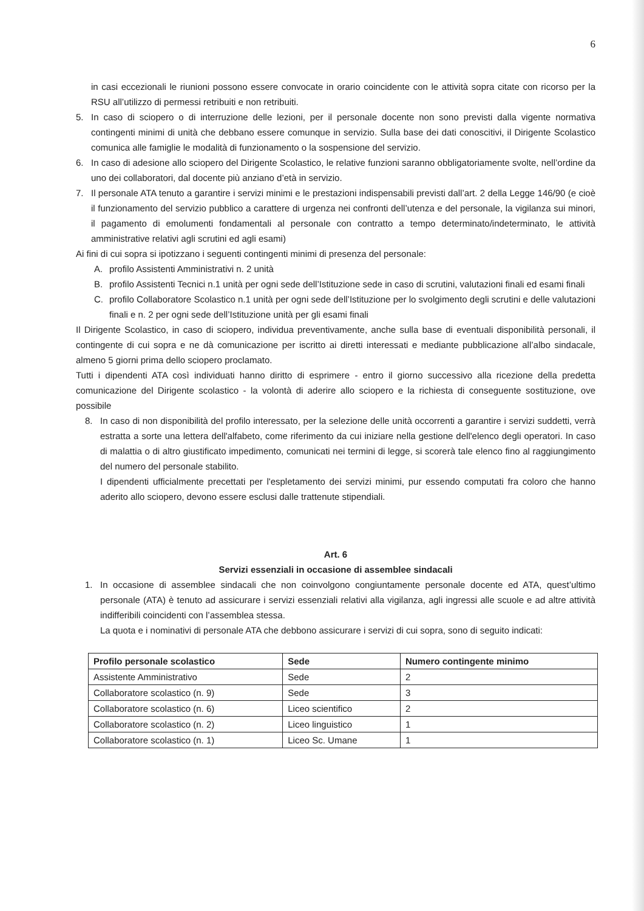6
in casi eccezionali le riunioni possono essere convocate in orario coincidente con le attività sopra citate con ricorso per la RSU all’utilizzo di permessi retribuiti e non retribuiti.
5. In caso di sciopero o di interruzione delle lezioni, per il personale docente non sono previsti dalla vigente normativa contingenti minimi di unità che debbano essere comunque in servizio. Sulla base dei dati conoscitivi, il Dirigente Scolastico comunica alle famiglie le modalità di funzionamento o la sospensione del servizio.
6. In caso di adesione allo sciopero del Dirigente Scolastico, le relative funzioni saranno obbligatoriamente svolte, nell’ordine da uno dei collaboratori, dal docente più anziano d’età in servizio.
7. Il personale ATA tenuto a garantire i servizi minimi e le prestazioni indispensabili previsti dall’art. 2 della Legge 146/90 (e cioè il funzionamento del servizio pubblico a carattere di urgenza nei confronti dell’utenza e del personale, la vigilanza sui minori, il pagamento di emolumenti fondamentali al personale con contratto a tempo determinato/indeterminato, le attività amministrative relativi agli scrutini ed agli esami)
Ai fini di cui sopra si ipotizzano i seguenti contingenti minimi di presenza del personale:
A. profilo Assistenti Amministrativi n. 2 unità
B. profilo Assistenti Tecnici n.1 unità per ogni sede dell’Istituzione sede in caso di scrutini, valutazioni finali ed esami finali
C. profilo Collaboratore Scolastico n.1 unità per ogni sede dell’Istituzione per lo svolgimento degli scrutini e delle valutazioni finali e n. 2 per ogni sede dell’Istituzione unità per gli esami finali
Il Dirigente Scolastico, in caso di sciopero, individua preventivamente, anche sulla base di eventuali disponibilità personali, il contingente di cui sopra e ne dà comunicazione per iscritto ai diretti interessati e mediante pubblicazione all’albo sindacale, almeno 5 giorni prima dello sciopero proclamato.
Tutti i dipendenti ATA così individuati hanno diritto di esprimere - entro il giorno successivo alla ricezione della predetta comunicazione del Dirigente scolastico - la volontà di aderire allo sciopero e la richiesta di conseguente sostituzione, ove possibile
8. In caso di non disponibilità del profilo interessato, per la selezione delle unità occorrenti a garantire i servizi suddetti, verrà estratta a sorte una lettera dell'alfabeto, come riferimento da cui iniziare nella gestione dell'elenco degli operatori. In caso di malattia o di altro giustificato impedimento, comunicati nei termini di legge, si scorerà tale elenco fino al raggiungimento del numero del personale stabilito.
I dipendenti ufficialmente precettati per l'espletamento dei servizi minimi, pur essendo computati fra coloro che hanno aderito allo sciopero, devono essere esclusi dalle trattenute stipendiali.
Art. 6
Servizi essenziali in occasione di assemblee sindacali
1. In occasione di assemblee sindacali che non coinvolgono congiuntamente personale docente ed ATA, quest’ultimo personale (ATA) è tenuto ad assicurare i servizi essenziali relativi alla vigilanza, agli ingressi alle scuole e ad altre attività indifferibili coincidenti con l’assemblea stessa.
La quota e i nominativi di personale ATA che debbono assicurare i servizi di cui sopra, sono di seguito indicati:
| Profilo personale scolastico | Sede | Numero contingente minimo |
| --- | --- | --- |
| Assistente Amministrativo | Sede | 2 |
| Collaboratore scolastico (n. 9) | Sede | 3 |
| Collaboratore scolastico (n. 6) | Liceo scientifico | 2 |
| Collaboratore scolastico (n. 2) | Liceo linguistico | 1 |
| Collaboratore scolastico (n. 1) | Liceo Sc. Umane | 1 |